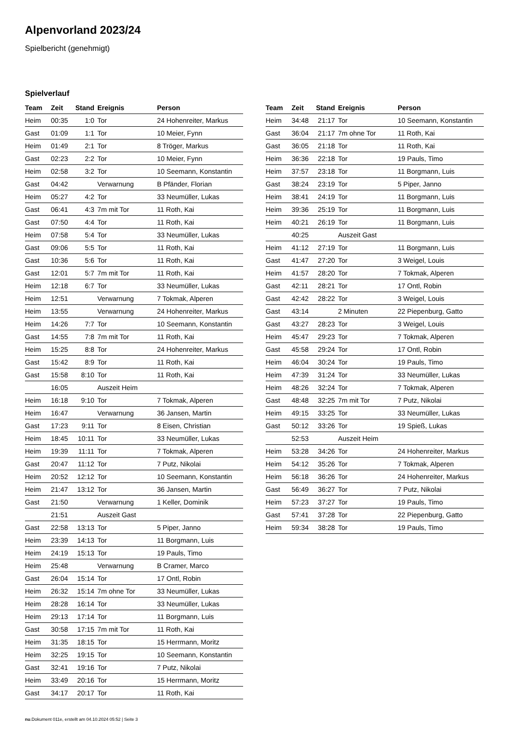Alpenvorland 2023/24
Spielbericht (genehmigt)
Spielverlauf
| Team | Zeit | Stand | Ereignis | Person |
| --- | --- | --- | --- | --- |
| Heim | 00:35 | 1:0 | Tor | 24 Hohenreiter, Markus |
| Gast | 01:09 | 1:1 | Tor | 10 Meier, Fynn |
| Heim | 01:49 | 2:1 | Tor | 8 Tröger, Markus |
| Gast | 02:23 | 2:2 | Tor | 10 Meier, Fynn |
| Heim | 02:58 | 3:2 | Tor | 10 Seemann, Konstantin |
| Gast | 04:42 | | Verwarnung | B Pfänder, Florian |
| Heim | 05:27 | 4:2 | Tor | 33 Neumüller, Lukas |
| Gast | 06:41 | 4:3 | 7m mit Tor | 11 Roth, Kai |
| Gast | 07:50 | 4:4 | Tor | 11 Roth, Kai |
| Heim | 07:58 | 5:4 | Tor | 33 Neumüller, Lukas |
| Gast | 09:06 | 5:5 | Tor | 11 Roth, Kai |
| Gast | 10:36 | 5:6 | Tor | 11 Roth, Kai |
| Gast | 12:01 | 5:7 | 7m mit Tor | 11 Roth, Kai |
| Heim | 12:18 | 6:7 | Tor | 33 Neumüller, Lukas |
| Heim | 12:51 | | Verwarnung | 7 Tokmak, Alperen |
| Heim | 13:55 | | Verwarnung | 24 Hohenreiter, Markus |
| Heim | 14:26 | 7:7 | Tor | 10 Seemann, Konstantin |
| Gast | 14:55 | 7:8 | 7m mit Tor | 11 Roth, Kai |
| Heim | 15:25 | 8:8 | Tor | 24 Hohenreiter, Markus |
| Gast | 15:42 | 8:9 | Tor | 11 Roth, Kai |
| Gast | 15:58 | 8:10 | Tor | 11 Roth, Kai |
| | 16:05 | | Auszeit Heim | |
| Heim | 16:18 | 9:10 | Tor | 7 Tokmak, Alperen |
| Heim | 16:47 | | Verwarnung | 36 Jansen, Martin |
| Gast | 17:23 | 9:11 | Tor | 8 Eisen, Christian |
| Heim | 18:45 | 10:11 | Tor | 33 Neumüller, Lukas |
| Heim | 19:39 | 11:11 | Tor | 7 Tokmak, Alperen |
| Gast | 20:47 | 11:12 | Tor | 7 Putz, Nikolai |
| Heim | 20:52 | 12:12 | Tor | 10 Seemann, Konstantin |
| Heim | 21:47 | 13:12 | Tor | 36 Jansen, Martin |
| Gast | 21:50 | | Verwarnung | 1 Keller, Dominik |
| | 21:51 | | Auszeit Gast | |
| Gast | 22:58 | 13:13 | Tor | 5 Piper, Janno |
| Heim | 23:39 | 14:13 | Tor | 11 Borgmann, Luis |
| Heim | 24:19 | 15:13 | Tor | 19 Pauls, Timo |
| Heim | 25:48 | | Verwarnung | B Cramer, Marco |
| Gast | 26:04 | 15:14 | Tor | 17 Ontl, Robin |
| Heim | 26:32 | 15:14 | 7m ohne Tor | 33 Neumüller, Lukas |
| Heim | 28:28 | 16:14 | Tor | 33 Neumüller, Lukas |
| Heim | 29:13 | 17:14 | Tor | 11 Borgmann, Luis |
| Gast | 30:58 | 17:15 | 7m mit Tor | 11 Roth, Kai |
| Heim | 31:35 | 18:15 | Tor | 15 Herrmann, Moritz |
| Heim | 32:25 | 19:15 | Tor | 10 Seemann, Konstantin |
| Gast | 32:41 | 19:16 | Tor | 7 Putz, Nikolai |
| Heim | 33:49 | 20:16 | Tor | 15 Herrmann, Moritz |
| Gast | 34:17 | 20:17 | Tor | 11 Roth, Kai |
| Team | Zeit | Stand | Ereignis | Person |
| --- | --- | --- | --- | --- |
| Heim | 34:48 | 21:17 | Tor | 10 Seemann, Konstantin |
| Gast | 36:04 | 21:17 | 7m ohne Tor | 11 Roth, Kai |
| Gast | 36:05 | 21:18 | Tor | 11 Roth, Kai |
| Heim | 36:36 | 22:18 | Tor | 19 Pauls, Timo |
| Heim | 37:57 | 23:18 | Tor | 11 Borgmann, Luis |
| Gast | 38:24 | 23:19 | Tor | 5 Piper, Janno |
| Heim | 38:41 | 24:19 | Tor | 11 Borgmann, Luis |
| Heim | 39:36 | 25:19 | Tor | 11 Borgmann, Luis |
| Heim | 40:21 | 26:19 | Tor | 11 Borgmann, Luis |
| | 40:25 | | Auszeit Gast | |
| Heim | 41:12 | 27:19 | Tor | 11 Borgmann, Luis |
| Gast | 41:47 | 27:20 | Tor | 3 Weigel, Louis |
| Heim | 41:57 | 28:20 | Tor | 7 Tokmak, Alperen |
| Gast | 42:11 | 28:21 | Tor | 17 Ontl, Robin |
| Gast | 42:42 | 28:22 | Tor | 3 Weigel, Louis |
| Gast | 43:14 | | 2 Minuten | 22 Piepenburg, Gatto |
| Gast | 43:27 | 28:23 | Tor | 3 Weigel, Louis |
| Heim | 45:47 | 29:23 | Tor | 7 Tokmak, Alperen |
| Gast | 45:58 | 29:24 | Tor | 17 Ontl, Robin |
| Heim | 46:04 | 30:24 | Tor | 19 Pauls, Timo |
| Heim | 47:39 | 31:24 | Tor | 33 Neumüller, Lukas |
| Heim | 48:26 | 32:24 | Tor | 7 Tokmak, Alperen |
| Gast | 48:48 | 32:25 | 7m mit Tor | 7 Putz, Nikolai |
| Heim | 49:15 | 33:25 | Tor | 33 Neumüller, Lukas |
| Gast | 50:12 | 33:26 | Tor | 19 Spieß, Lukas |
| | 52:53 | | Auszeit Heim | |
| Heim | 53:28 | 34:26 | Tor | 24 Hohenreiter, Markus |
| Heim | 54:12 | 35:26 | Tor | 7 Tokmak, Alperen |
| Heim | 56:18 | 36:26 | Tor | 24 Hohenreiter, Markus |
| Gast | 56:49 | 36:27 | Tor | 7 Putz, Nikolai |
| Heim | 57:23 | 37:27 | Tor | 19 Pauls, Timo |
| Gast | 57:41 | 37:28 | Tor | 22 Piepenburg, Gatto |
| Heim | 59:34 | 38:28 | Tor | 19 Pauls, Timo |
nu.Dokument 011e, erstellt am 04.10.2024 05:52 | Seite 3